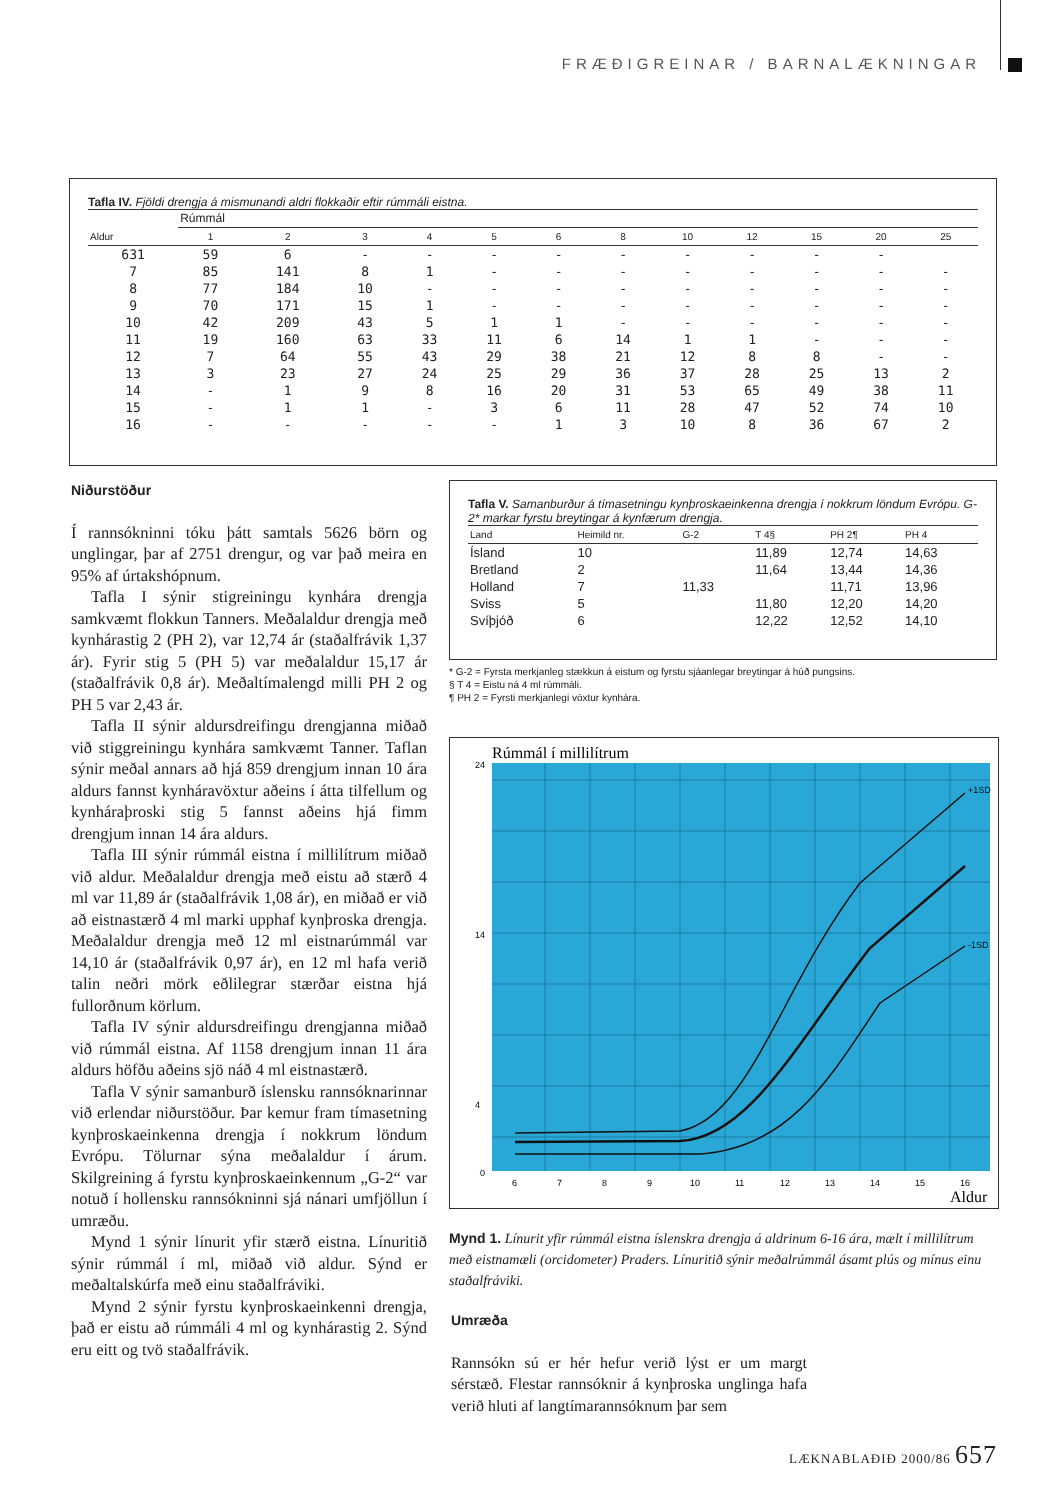FRÆÐIGREINAR / BARNALÆKNINGAR
Tafla IV. Fjöldi drengja á mismunandi aldri flokkaðir eftir rúmmáli eistna.
| | Rúmmál | | | | | | | | | | | |
| --- | --- | --- | --- | --- | --- | --- | --- | --- | --- | --- | --- | --- |
| Aldur | 1 | 2 | 3 | 4 | 5 | 6 | 8 | 10 | 12 | 15 | 20 | 25 |
| 631 | 59 | 6 | - | - | - | - | - | - | - | - | - | |
| 7 | 85 | 141 | 8 | 1 | - | - | - | - | - | - | - | - |
| 8 | 77 | 184 | 10 | - | - | - | - | - | - | - | - | - |
| 9 | 70 | 171 | 15 | 1 | - | - | - | - | - | - | - | - |
| 10 | 42 | 209 | 43 | 5 | 1 | 1 | - | - | - | - | - | - |
| 11 | 19 | 160 | 63 | 33 | 11 | 6 | 14 | 1 | 1 | - | - | - |
| 12 | 7 | 64 | 55 | 43 | 29 | 38 | 21 | 12 | 8 | 8 | - | - |
| 13 | 3 | 23 | 27 | 24 | 25 | 29 | 36 | 37 | 28 | 25 | 13 | 2 |
| 14 | - | 1 | 9 | 8 | 16 | 20 | 31 | 53 | 65 | 49 | 38 | 11 |
| 15 | - | 1 | 1 | - | 3 | 6 | 11 | 28 | 47 | 52 | 74 | 10 |
| 16 | - | - | - | - | - | 1 | 3 | 10 | 8 | 36 | 67 | 2 |
Niðurstöður
Í rannsókninni tóku þátt samtals 5626 börn og unglingar, þar af 2751 drengur, og var það meira en 95% af úrtakshópnum.
Tafla I sýnir stigreiningu kynhára drengja samkvæmt flokkun Tanners. Meðalaldur drengja með kynhárastig 2 (PH 2), var 12,74 ár (staðalfrávik 1,37 ár). Fyrir stig 5 (PH 5) var meðalaldur 15,17 ár (staðalfrávik 0,8 ár). Meðaltímalengd milli PH 2 og PH 5 var 2,43 ár.
Tafla II sýnir aldursdreifingu drengjanna miðað við stiggreiningu kynhára samkvæmt Tanner. Taflan sýnir meðal annars að hjá 859 drengjum innan 10 ára aldurs fannst kynháravöxtur aðeins í átta tilfellum og kynháraþroski stig 5 fannst aðeins hjá fimm drengjum innan 14 ára aldurs.
Tafla III sýnir rúmmál eistna í millilítrum miðað við aldur. Meðalaldur drengja með eistu að stærð 4 ml var 11,89 ár (staðalfrávik 1,08 ár), en miðað er við að eistnastærð 4 ml marki upphaf kynþroska drengja. Meðalaldur drengja með 12 ml eistnarúmmál var 14,10 ár (staðalfrávik 0,97 ár), en 12 ml hafa verið talin neðri mörk eðlilegrar stærðar eistna hjá fullorðnum körlum.
Tafla IV sýnir aldursdreifingu drengjanna miðað við rúmmál eistna. Af 1158 drengjum innan 11 ára aldurs höfðu aðeins sjö náð 4 ml eistnastærð.
Tafla V sýnir samanburð íslensku rannsóknarinnar við erlendar niðurstöður. Þar kemur fram tímasetning kynþroskaeinkenna drengja í nokkrum löndum Evrópu. Tölurnar sýna meðalaldur í árum. Skilgreining á fyrstu kynþroskaeinkennum „G-2“ var notuð í hollensku rannsókninni sjá nánari umfjöllun í umræðu.
Mynd 1 sýnir línurit yfir stærð eistna. Línuritið sýnir rúmmál í ml, miðað við aldur. Sýnd er meðaltalskúrfa með einu staðalfráviki.
Mynd 2 sýnir fyrstu kynþroskaeinkenni drengja, það er eistu að rúmmáli 4 ml og kynhárastig 2. Sýnd eru eitt og tvö staðalfrávik.
Tafla V. Samanburður á tímasetningu kynþroskaeinkenna drengja í nokkrum löndum Evrópu. G-2* markar fyrstu breytingar á kynfærum drengja.
| Land | Heimild nr. | G-2 | T 4§ | PH 2¶ | PH 4 |
| --- | --- | --- | --- | --- | --- |
| Ísland | 10 | | 11,89 | 12,74 | 14,63 |
| Bretland | 2 | | 11,64 | 13,44 | 14,36 |
| Holland | 7 | 11,33 | | 11,71 | 13,96 |
| Sviss | 5 | | 11,80 | 12,20 | 14,20 |
| Svíþjóð | 6 | | 12,22 | 12,52 | 14,10 |
* G-2 = Fyrsta merkjanleg stækkun á eistum og fyrstu sjáanlegar breytingar á húð pungsins.
§ T 4 = Eistu ná 4 ml rúmmáli.
¶ PH 2 = Fyrsti merkjanlegi vöxtur kynhára.
Rúmmál í millilítrum
24
14
4
0
6
7
8
9
10
11
12
13
14
15
16
+1SD
-1SD
Aldur
Mynd 1. Línurit yfir rúmmál eistna íslenskra drengja á aldrinum 6-16 ára, mælt í millilítrum með eistnamæli (orcidometer) Praders. Línuritið sýnir meðalrúmmál ásamt plús og mínus einu staðalfráviki.
Umræða
Rannsókn sú er hér hefur verið lýst er um margt sérstæð. Flestar rannsóknir á kynþroska unglinga hafa verið hluti af langtímarannsóknum þar sem
LÆKNABLAÐIÐ 2000/86 657